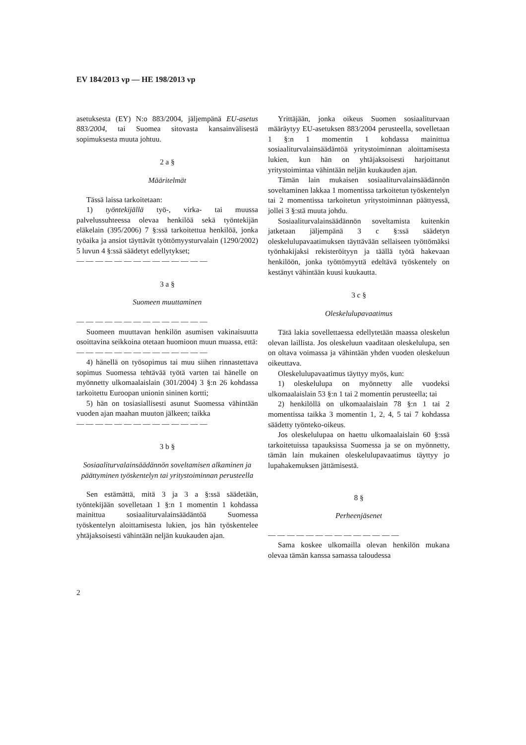EV 184/2013 vp — HE 198/2013 vp
asetuksesta (EY) N:o 883/2004, jäljempänä EU-asetus 883/2004, tai Suomea sitovasta kansainvälisestä sopimuksesta muuta johtuu.
2 a §
Määritelmät
Tässä laissa tarkoitetaan:
1) työntekijällä työ-, virka- tai muussa palvelussuhteessa olevaa henkilöä sekä työntekijän eläkelain (395/2006) 7 §:ssä tarkoitettua henkilöä, jonka työaika ja ansiot täyttävät työttömyysturvalain (1290/2002) 5 luvun 4 §:ssä säädetyt edellytykset;
— — — — — — — — — — — — — —
3 a §
Suomeen muuttaminen
— — — — — — — — — — — — — —
Suomeen muuttavan henkilön asumisen vakinaisuutta osoittavina seikkoina otetaan huomioon muun muassa, että:
— — — — — — — — — — — — — —
4) hänellä on työsopimus tai muu siihen rinnastettava sopimus Suomessa tehtävää työtä varten tai hänelle on myönnetty ulkomaalaislain (301/2004) 3 §:n 26 kohdassa tarkoitettu Euroopan unionin sininen kortti;
5) hän on tosiasiallisesti asunut Suomessa vähintään vuoden ajan maahan muuton jälkeen; taikka
— — — — — — — — — — — — — —
3 b §
Sosiaaliturvalainsäädännön soveltamisen alkaminen ja päättyminen työskentelyn tai yritystoiminnan perusteella
Sen estämättä, mitä 3 ja 3 a §:ssä säädetään, työntekijään sovelletaan 1 §:n 1 momentin 1 kohdassa mainittua sosiaaliturvalainsäädäntöä Suomessa työskentelyn aloittamisesta lukien, jos hän työskentelee yhtäjaksoisesti vähintään neljän kuukauden ajan.
Yrittäjään, jonka oikeus Suomen sosiaaliturvaan määräytyy EU-asetuksen 883/2004 perusteella, sovelletaan 1 §:n 1 momentin 1 kohdassa mainittua sosiaaliturvalainsäädäntöä yritystoiminnan aloittamisesta lukien, kun hän on yhtäjaksoisesti harjoittanut yritystoimintaa vähintään neljän kuukauden ajan.
Tämän lain mukaisen sosiaaliturvalainsäädännön soveltaminen lakkaa 1 momentissa tarkoitetun työskentelyn tai 2 momentissa tarkoitetun yritystoiminnan päättyessä, jollei 3 §:stä muuta johdu.
Sosiaaliturvalainsäädännön soveltamista kuitenkin jatketaan jäljempänä 3 c §:ssä säädetyn oleskelulupavaatimuksen täyttävään sellaiseen työttömäksi työnhakijaksi rekisteröityyn ja täällä työtä hakevaan henkilöön, jonka työttömyyttä edeltävä työskentely on kestänyt vähintään kuusi kuukautta.
3 c §
Oleskelulupavaatimus
Tätä lakia sovellettaessa edellytetään maassa oleskelun olevan laillista. Jos oleskeluun vaaditaan oleskelulupa, sen on oltava voimassa ja vähintään yhden vuoden oleskeluun oikeuttava.
Oleskelulupavaatimus täyttyy myös, kun:
1) oleskelulupa on myönnetty alle vuodeksi ulkomaalaislain 53 §:n 1 tai 2 momentin perusteella; tai
2) henkilöllä on ulkomaalaislain 78 §:n 1 tai 2 momentissa taikka 3 momentin 1, 2, 4, 5 tai 7 kohdassa säädetty työnteko-oikeus.
Jos oleskelulupaa on haettu ulkomaalaislain 60 §:ssä tarkoitetuissa tapauksissa Suomessa ja se on myönnetty, tämän lain mukainen oleskelulupavaatimus täyttyy jo lupahakemuksen jättämisestä.
8 §
Perheenjäsenet
— — — — — — — — — — — — — —
Sama koskee ulkomailla olevan henkilön mukana olevaa tämän kanssa samassa taloudessa
2